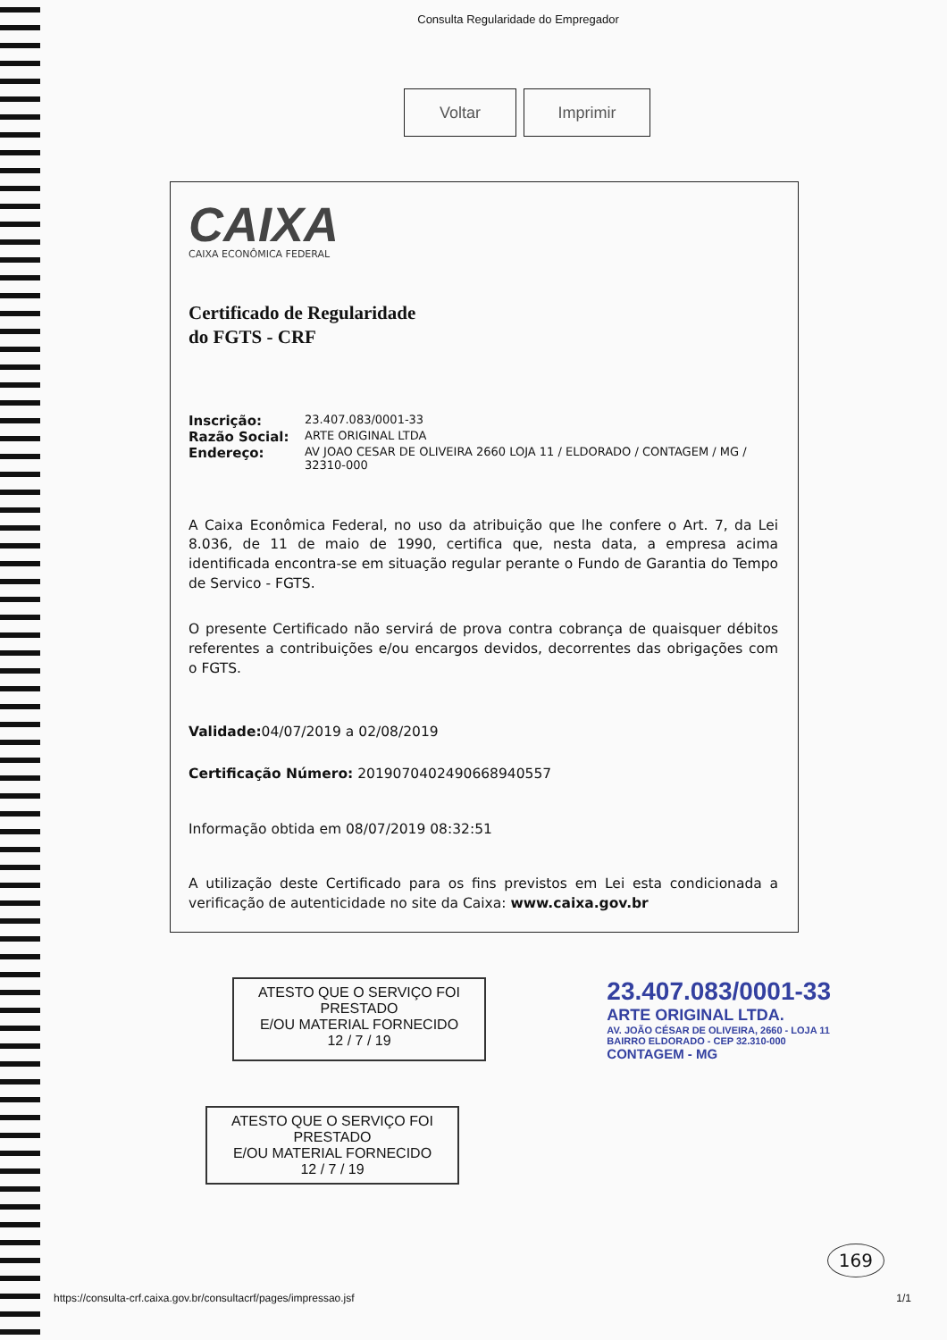Consulta Regularidade do Empregador
Voltar Imprimir
CAIXA
CAIXA ECONÔMICA FEDERAL
Certificado de Regularidade
do FGTS - CRF
Inscrição: 23.407.083/0001-33
Razão Social: ARTE ORIGINAL LTDA
Endereço: AV JOAO CESAR DE OLIVEIRA 2660 LOJA 11 / ELDORADO / CONTAGEM / MG / 32310-000
A Caixa Econômica Federal, no uso da atribuição que lhe confere o Art. 7, da Lei 8.036, de 11 de maio de 1990, certifica que, nesta data, a empresa acima identificada encontra-se em situação regular perante o Fundo de Garantia do Tempo de Servico - FGTS.
O presente Certificado não servirá de prova contra cobrança de quaisquer débitos referentes a contribuições e/ou encargos devidos, decorrentes das obrigações com o FGTS.
Validade: 04/07/2019 a 02/08/2019
Certificação Número: 2019070402490668940557
Informação obtida em 08/07/2019 08:32:51
A utilização deste Certificado para os fins previstos em Lei esta condicionada a verificação de autenticidade no site da Caixa: www.caixa.gov.br
ATESTO QUE O SERVIÇO FOI PRESTADO
E/OU MATERIAL FORNECIDO
12 / 7 / 19
23.407.083/0001-33
ARTE ORIGINAL LTDA.
AV. JOÃO CÉSAR DE OLIVEIRA, 2660 - LOJA 11
BAIRRO ELDORADO - CEP 32.310-000
CONTAGEM - MG
ATESTO QUE O SERVIÇO FOI PRESTADO
E/OU MATERIAL FORNECIDO
12 / 7 / 19
169
https://consulta-crf.caixa.gov.br/consultacrf/pages/impressao.jsf 1/1